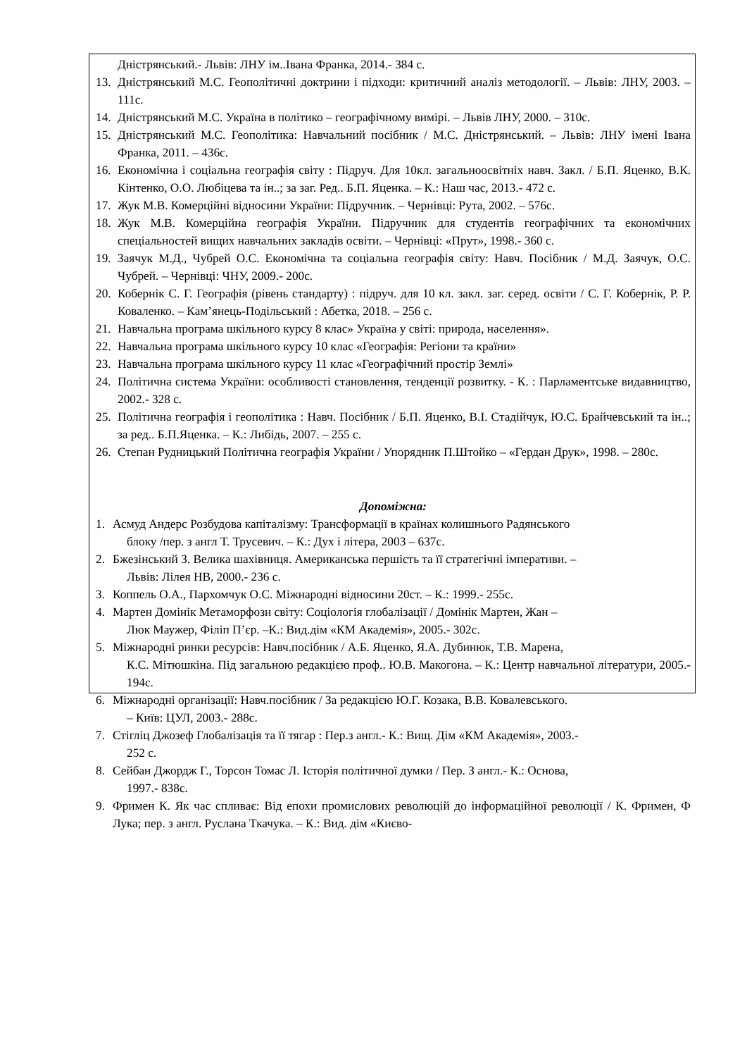Дністрянський.- Львів: ЛНУ ім..Івана Франка, 2014.- 384 с.
13. Дністрянський М.С. Геополітичні доктрини і підходи: критичний аналіз методології. – Львів: ЛНУ, 2003. – 111с.
14. Дністрянський М.С. Україна в політико – географічному вимірі. – Львів ЛНУ, 2000. – 310с.
15. Дністрянський М.С. Геополітика: Навчальний посібник / М.С. Дністрянський. – Львів: ЛНУ імені Івана Франка, 2011. – 436с.
16. Економічна і соціальна географія світу : Підруч. Для 10кл. загальноосвітніх навч. Закл. / Б.П. Яценко, В.К. Кінтенко, О.О. Любіцева та ін..; за заг. Ред.. Б.П. Яценка. – К.: Наш час, 2013.- 472 с.
17. Жук М.В. Комерційні відносини України: Підручник. – Чернівці: Рута, 2002. – 576с.
18. Жук М.В. Комерційна географія України. Підручник для студентів географічних та економічних спеціальностей вищих навчальних закладів освіти. – Чернівці: «Прут», 1998.- 360 с.
19. Заячук М.Д., Чубрей О.С. Економічна та соціальна географія світу: Навч. Посібник / М.Д. Заячук, О.С. Чубрей. – Чернівці: ЧНУ, 2009.- 200с.
20. Кобернік С. Г. Географія (рівень стандарту) : підруч. для 10 кл. закл. заг. серед. освіти / С. Г. Кобернік, Р. Р. Коваленко. – Кам’янець-Подільський : Абетка, 2018. – 256 с.
21. Навчальна програма шкільного курсу 8 клас» Україна у світі: природа, населення».
22. Навчальна програма шкільного курсу 10 клас «Географія: Регіони та країни»
23. Навчальна програма шкільного курсу 11 клас «Географічний простір Землі»
24. Політична система України: особливості становлення, тенденції розвитку. - К. : Парламентське видавництво, 2002.- 328 с.
25. Політична географія і геополітика : Навч. Посібник / Б.П. Яценко, В.І. Стадійчук, Ю.С. Брайчевський та ін..; за ред.. Б.П.Яценка. – К.: Либідь, 2007. – 255 с.
26. Степан Рудницький Політична географія України / Упорядник П.Штойко – «Гердан Друк», 1998. – 280с.
Допоміжна:
1. Асмуд Андерс Розбудова капіталізму: Трансформації в країнах колишнього Радянського
блоку /пер. з англ Т. Трусевич. – К.: Дух і літера, 2003 – 637с.
2. Бжезінський З. Велика шахівниця. Американська першість та її стратегічні імперативи. –
Львів: Лілея НВ, 2000.- 236 с.
3. Коппель О.А., Пархомчук О.С. Міжнародні відносини 20ст. – К.: 1999.- 255с.
4. Мартен Домінік Метаморфози світу: Соціологія глобалізації / Домінік Мартен, Жан –
Люк Маужер, Філіп П’єр. –К.: Вид.дім «КМ Академія», 2005.- 302с.
5. Міжнародні ринки ресурсів: Навч.посібник / А.Б. Яценко, Я.А. Дубинюк, Т.В. Марена,
К.С. Мітюшкіна. Під загальною редакцією проф.. Ю.В. Макогона. – К.: Центр навчальної літератури, 2005.- 194с.
6. Міжнародні організації: Навч.посібник / За редакцією Ю.Г. Козака, В.В. Ковалевського.
– Київ: ЦУЛ, 2003.- 288с.
7. Стігліц Джозеф Глобалізація та її тягар : Пер.з англ.- К.: Вищ. Дім «КМ Академія», 2003.-
252 с.
8. Сейбан Джордж Г., Торсон Томас Л. Історія політичної думки / Пер. З англ.- К.: Основа,
1997.- 838с.
9. Фримен К. Як час спливає: Від епохи промислових революцій до інформаційної революції / К. Фримен, Ф Лука; пер. з англ. Руслана Ткачука. – К.: Вид. дім «Києво-